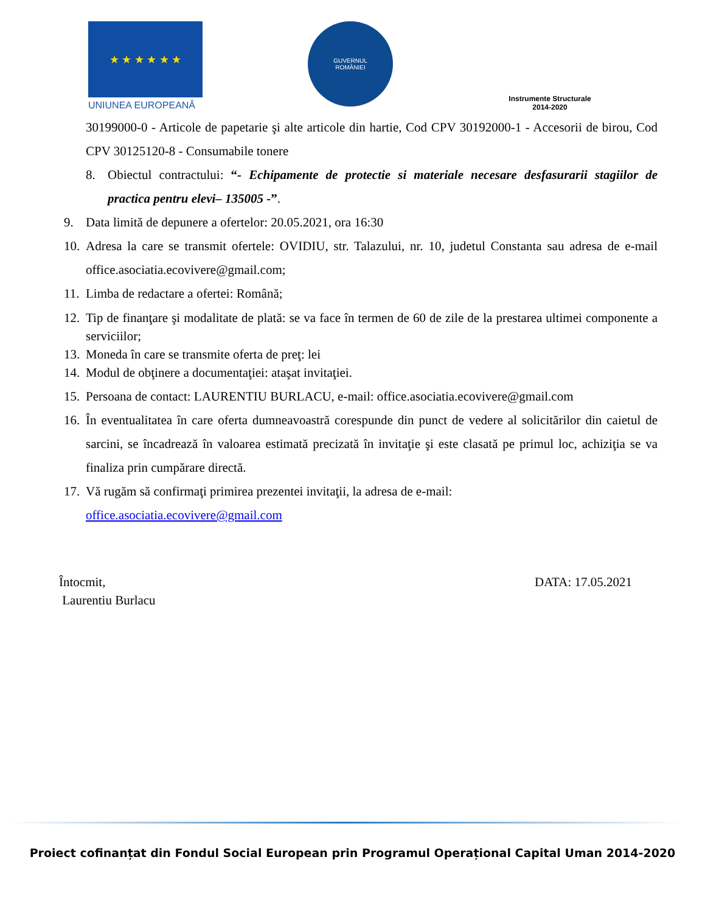★ ★ ★ ★ ★ ★
UNIUNEA EUROPEANĂ
GUVERNUL
ROMÂNIEI
Instrumente Structurale
2014-2020
30199000-0 - Articole de papetarie şi alte articole din hartie, Cod CPV 30192000-1 - Accesorii de birou, Cod CPV 30125120-8 - Consumabile tonere
8. Obiectul contractului: “- Echipamente de protectie si materiale necesare desfasurarii stagiilor de practica pentru elevi– 135005 -”.
9. Data limită de depunere a ofertelor: 20.05.2021, ora 16:30
10.
Adresa la care se transmit ofertele: OVIDIU, str. Talazului, nr. 10, judetul Constanta sau adresa de e-mail office.asociatia.ecovivere@gmail.com;
11.
Limba de redactare a ofertei: Română;
12.
Tip de finanţare şi modalitate de plată: se va face în termen de 60 de zile de la prestarea ultimei componente a serviciilor;
13.
Moneda în care se transmite oferta de preţ: lei
14.
Modul de obţinere a documentaţiei: ataşat invitaţiei.
15.
Persoana de contact: LAURENTIU BURLACU, e-mail: office.asociatia.ecovivere@gmail.com
16.
În eventualitatea în care oferta dumneavoastră corespunde din punct de vedere al solicitărilor din caietul de sarcini, se încadrează în valoarea estimată precizată în invitaţie şi este clasată pe primul loc, achiziţia se va finaliza prin cumpărare directă.
17.
Vă rugăm să confirmaţi primirea prezentei invitaţii, la adresa de e-mail:
office.asociatia.ecovivere@gmail.com
Întocmit,
Laurentiu Burlacu
DATA: 17.05.2021
Proiect cofinanțat din Fondul Social European prin Programul Operațional Capital Uman 2014-2020